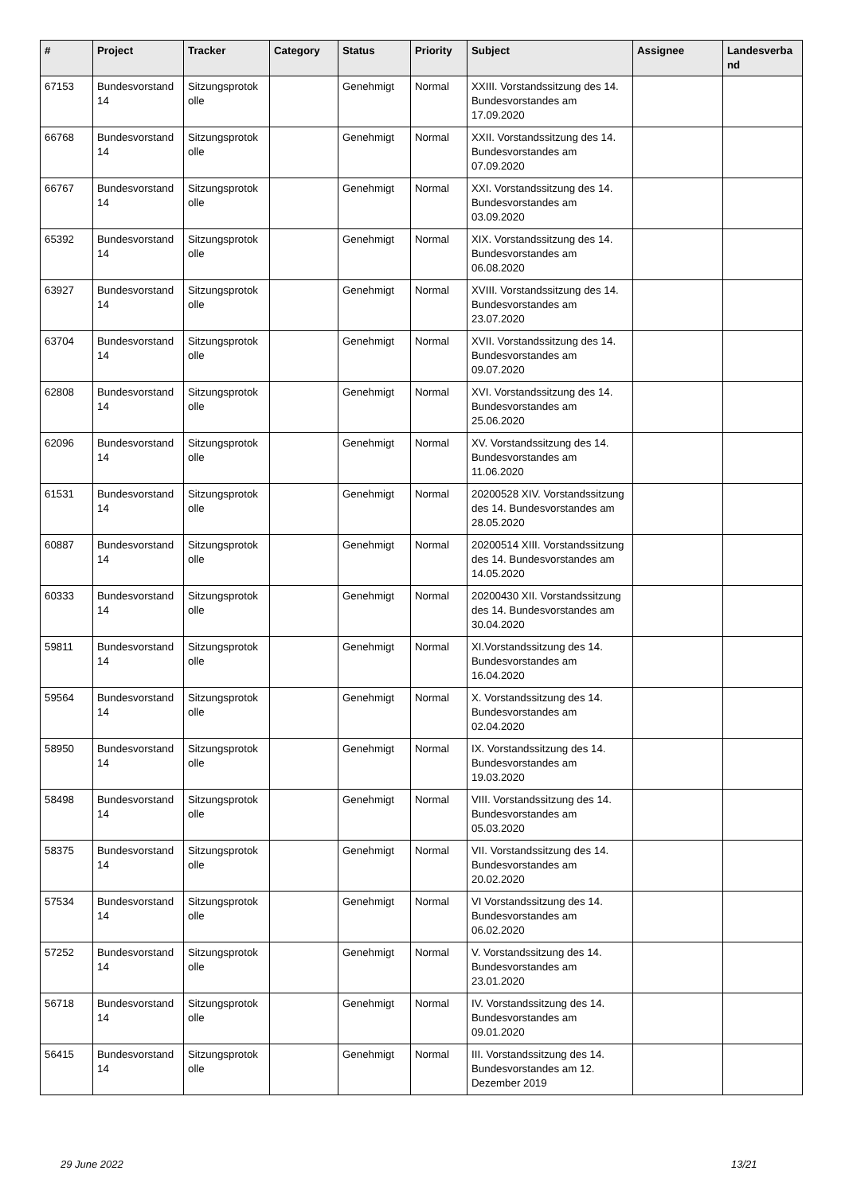| # | Project | Tracker | Category | Status | Priority | Subject | Assignee | Landesverba nd |
| --- | --- | --- | --- | --- | --- | --- | --- | --- |
| 67153 | Bundesvorstand 14 | Sitzungsprotok olle | | Genehmigt | Normal | XXIII. Vorstandssitzung des 14. Bundesvorstandes am 17.09.2020 | | |
| 66768 | Bundesvorstand 14 | Sitzungsprotok olle | | Genehmigt | Normal | XXII. Vorstandssitzung des 14. Bundesvorstandes am 07.09.2020 | | |
| 66767 | Bundesvorstand 14 | Sitzungsprotok olle | | Genehmigt | Normal | XXI. Vorstandssitzung des 14. Bundesvorstandes am 03.09.2020 | | |
| 65392 | Bundesvorstand 14 | Sitzungsprotok olle | | Genehmigt | Normal | XIX. Vorstandssitzung des 14. Bundesvorstandes am 06.08.2020 | | |
| 63927 | Bundesvorstand 14 | Sitzungsprotok olle | | Genehmigt | Normal | XVIII. Vorstandssitzung des 14. Bundesvorstandes am 23.07.2020 | | |
| 63704 | Bundesvorstand 14 | Sitzungsprotok olle | | Genehmigt | Normal | XVII. Vorstandssitzung des 14. Bundesvorstandes am 09.07.2020 | | |
| 62808 | Bundesvorstand 14 | Sitzungsprotok olle | | Genehmigt | Normal | XVI. Vorstandssitzung des 14. Bundesvorstandes am 25.06.2020 | | |
| 62096 | Bundesvorstand 14 | Sitzungsprotok olle | | Genehmigt | Normal | XV. Vorstandssitzung des 14. Bundesvorstandes am 11.06.2020 | | |
| 61531 | Bundesvorstand 14 | Sitzungsprotok olle | | Genehmigt | Normal | 20200528 XIV. Vorstandssitzung des 14. Bundesvorstandes am 28.05.2020 | | |
| 60887 | Bundesvorstand 14 | Sitzungsprotok olle | | Genehmigt | Normal | 20200514 XIII. Vorstandssitzung des 14. Bundesvorstandes am 14.05.2020 | | |
| 60333 | Bundesvorstand 14 | Sitzungsprotok olle | | Genehmigt | Normal | 20200430 XII. Vorstandssitzung des 14. Bundesvorstandes am 30.04.2020 | | |
| 59811 | Bundesvorstand 14 | Sitzungsprotok olle | | Genehmigt | Normal | XI.Vorstandssitzung des 14. Bundesvorstandes am 16.04.2020 | | |
| 59564 | Bundesvorstand 14 | Sitzungsprotok olle | | Genehmigt | Normal | X. Vorstandssitzung des 14. Bundesvorstandes am 02.04.2020 | | |
| 58950 | Bundesvorstand 14 | Sitzungsprotok olle | | Genehmigt | Normal | IX. Vorstandssitzung des 14. Bundesvorstandes am 19.03.2020 | | |
| 58498 | Bundesvorstand 14 | Sitzungsprotok olle | | Genehmigt | Normal | VIII. Vorstandssitzung des 14. Bundesvorstandes am 05.03.2020 | | |
| 58375 | Bundesvorstand 14 | Sitzungsprotok olle | | Genehmigt | Normal | VII. Vorstandssitzung des 14. Bundesvorstandes am 20.02.2020 | | |
| 57534 | Bundesvorstand 14 | Sitzungsprotok olle | | Genehmigt | Normal | VI Vorstandssitzung des 14. Bundesvorstandes am 06.02.2020 | | |
| 57252 | Bundesvorstand 14 | Sitzungsprotok olle | | Genehmigt | Normal | V. Vorstandssitzung des 14. Bundesvorstandes am 23.01.2020 | | |
| 56718 | Bundesvorstand 14 | Sitzungsprotok olle | | Genehmigt | Normal | IV. Vorstandssitzung des 14. Bundesvorstandes am 09.01.2020 | | |
| 56415 | Bundesvorstand 14 | Sitzungsprotok olle | | Genehmigt | Normal | III. Vorstandssitzung des 14. Bundesvorstandes am 12. Dezember 2019 | | |
29 June 2022 13/21